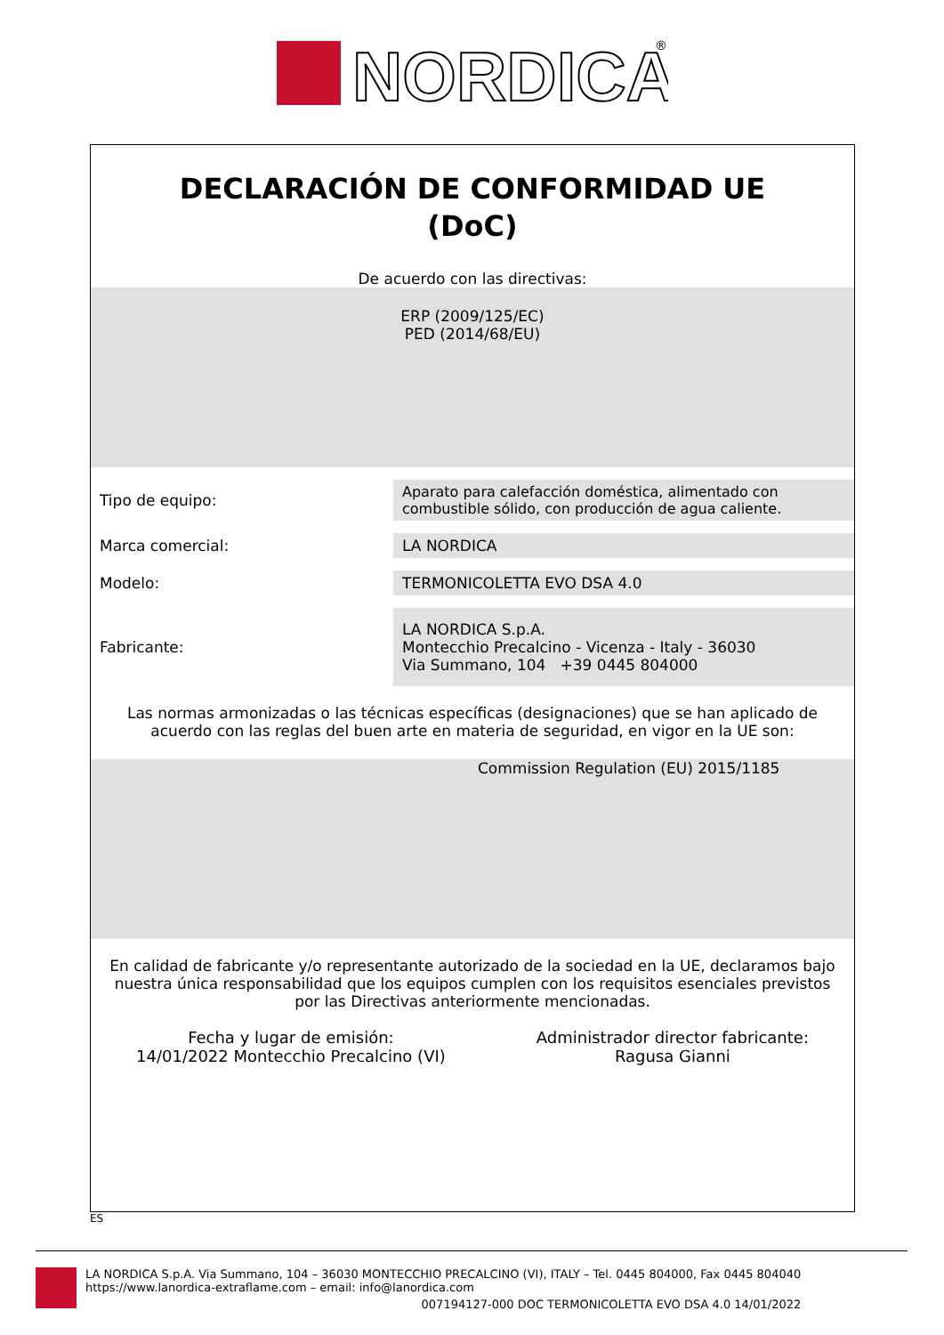NORDICA
®
DECLARACIÓN DE CONFORMIDAD UE
(DoC)
De acuerdo con las directivas:
ERP (2009/125/EC)
PED (2014/68/EU)
| Tipo de equipo: | Aparato para calefacción doméstica, alimentado con combustible sólido, con producción de agua caliente. |
| Marca comercial: | LA NORDICA |
| Modelo: | TERMONICOLETTA EVO DSA 4.0 |
| Fabricante: | LA NORDICA S.p.A. Montecchio Precalcino - Vicenza - Italy - 36030 Via Summano, 104 +39 0445 804000 |
Las normas armonizadas o las técnicas específicas (designaciones) que se han aplicado de acuerdo con las reglas del buen arte en materia de seguridad, en vigor en la UE son:
Commission Regulation (EU) 2015/1185
En calidad de fabricante y/o representante autorizado de la sociedad en la UE, declaramos bajo nuestra única responsabilidad que los equipos cumplen con los requisitos esenciales previstos por las Directivas anteriormente mencionadas.
Fecha y lugar de emisión:
14/01/2022 Montecchio Precalcino (VI)
Administrador director fabricante:
Ragusa Gianni
ES
LA NORDICA S.p.A. Via Summano, 104 – 36030 MONTECCHIO PRECALCINO (VI), ITALY – Tel. 0445 804000, Fax 0445 804040
https://www.lanordica-extraflame.com – email: info@lanordica.com
007194127-000 DOC TERMONICOLETTA EVO DSA 4.0 14/01/2022